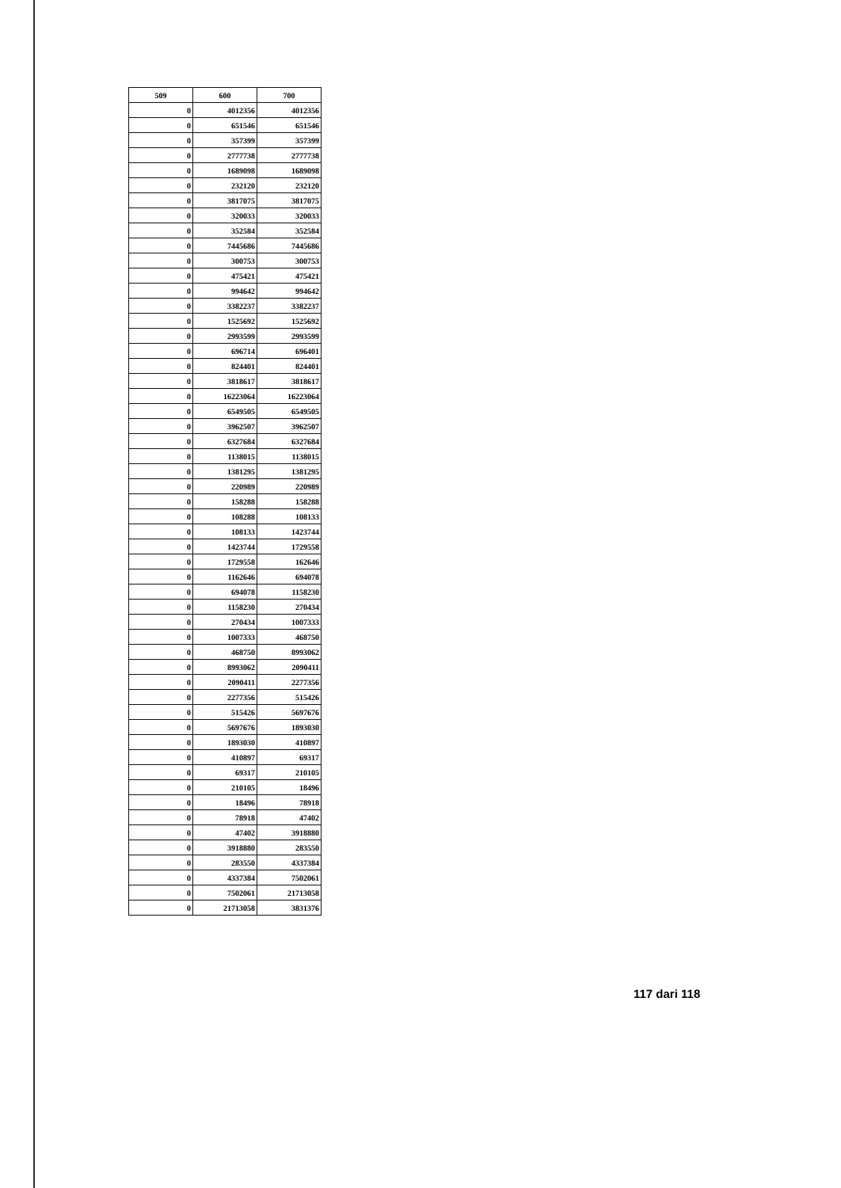| 509 | 600 | 700 |
| --- | --- | --- |
| 0 | 4012356 | 4012356 |
| 0 | 651546 | 651546 |
| 0 | 357399 | 357399 |
| 0 | 2777738 | 2777738 |
| 0 | 1689098 | 1689098 |
| 0 | 232120 | 232120 |
| 0 | 3817075 | 3817075 |
| 0 | 320033 | 320033 |
| 0 | 352584 | 352584 |
| 0 | 7445686 | 7445686 |
| 0 | 300753 | 300753 |
| 0 | 475421 | 475421 |
| 0 | 994642 | 994642 |
| 0 | 3382237 | 3382237 |
| 0 | 1525692 | 1525692 |
| 0 | 2993599 | 2993599 |
| 0 | 696714 | 696401 |
| 0 | 824401 | 824401 |
| 0 | 3818617 | 3818617 |
| 0 | 16223064 | 16223064 |
| 0 | 6549505 | 6549505 |
| 0 | 3962507 | 3962507 |
| 0 | 6327684 | 6327684 |
| 0 | 1138015 | 1138015 |
| 0 | 1381295 | 1381295 |
| 0 | 220989 | 220989 |
| 0 | 158288 | 158288 |
| 0 | 108288 | 108133 |
| 0 | 108133 | 1423744 |
| 0 | 1423744 | 1729558 |
| 0 | 1729558 | 162646 |
| 0 | 1162646 | 694078 |
| 0 | 694078 | 1158230 |
| 0 | 1158230 | 270434 |
| 0 | 270434 | 1007333 |
| 0 | 1007333 | 468750 |
| 0 | 468750 | 8993062 |
| 0 | 8993062 | 2090411 |
| 0 | 2090411 | 2277356 |
| 0 | 2277356 | 515426 |
| 0 | 515426 | 5697676 |
| 0 | 5697676 | 1893030 |
| 0 | 1893030 | 410897 |
| 0 | 410897 | 69317 |
| 0 | 69317 | 210105 |
| 0 | 210105 | 18496 |
| 0 | 18496 | 78918 |
| 0 | 78918 | 47402 |
| 0 | 47402 | 3918880 |
| 0 | 3918880 | 283550 |
| 0 | 283550 | 4337384 |
| 0 | 4337384 | 7502061 |
| 0 | 7502061 | 21713058 |
| 0 | 21713058 | 3831376 |
117 dari 118